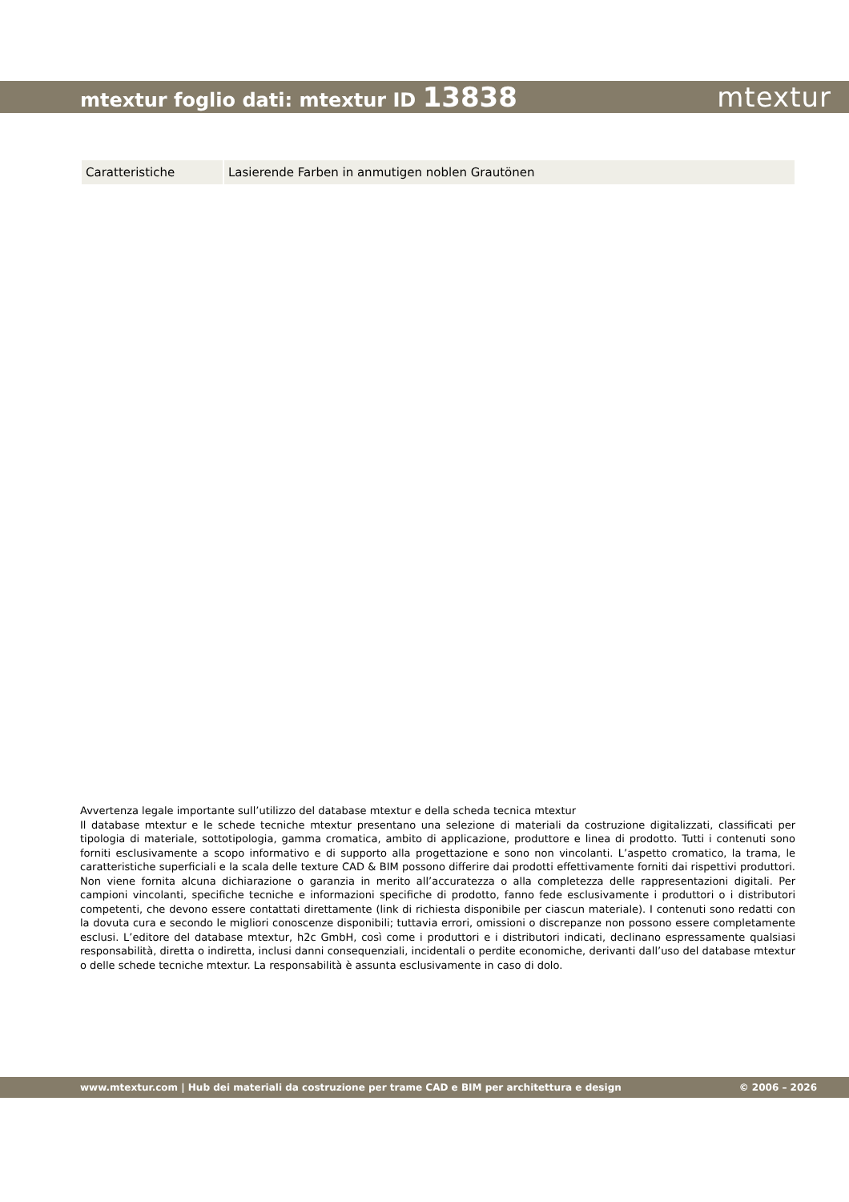mtextur foglio dati: mtextur ID 13838
mtextur
| Caratteristiche | Lasierende Farben in anmutigen noblen Grautönen |
Avvertenza legale importante sull’utilizzo del database mtextur e della scheda tecnica mtextur
Il database mtextur e le schede tecniche mtextur presentano una selezione di materiali da costruzione digitalizzati, classificati per tipologia di materiale, sottotipologia, gamma cromatica, ambito di applicazione, produttore e linea di prodotto. Tutti i contenuti sono forniti esclusivamente a scopo informativo e di supporto alla progettazione e sono non vincolanti. L’aspetto cromatico, la trama, le caratteristiche superficiali e la scala delle texture CAD & BIM possono differire dai prodotti effettivamente forniti dai rispettivi produttori. Non viene fornita alcuna dichiarazione o garanzia in merito all’accuratezza o alla completezza delle rappresentazioni digitali. Per campioni vincolanti, specifiche tecniche e informazioni specifiche di prodotto, fanno fede esclusivamente i produttori o i distributori competenti, che devono essere contattati direttamente (link di richiesta disponibile per ciascun materiale). I contenuti sono redatti con la dovuta cura e secondo le migliori conoscenze disponibili; tuttavia errori, omissioni o discrepanze non possono essere completamente esclusi. L’editore del database mtextur, h2c GmbH, così come i produttori e i distributori indicati, declinano espressamente qualsiasi responsabilità, diretta o indiretta, inclusi danni consequenziali, incidentali o perdite economiche, derivanti dall’uso del database mtextur o delle schede tecniche mtextur. La responsabilità è assunta esclusivamente in caso di dolo.
www.mtextur.com | Hub dei materiali da costruzione per trame CAD e BIM per architettura e design © 2006 – 2026